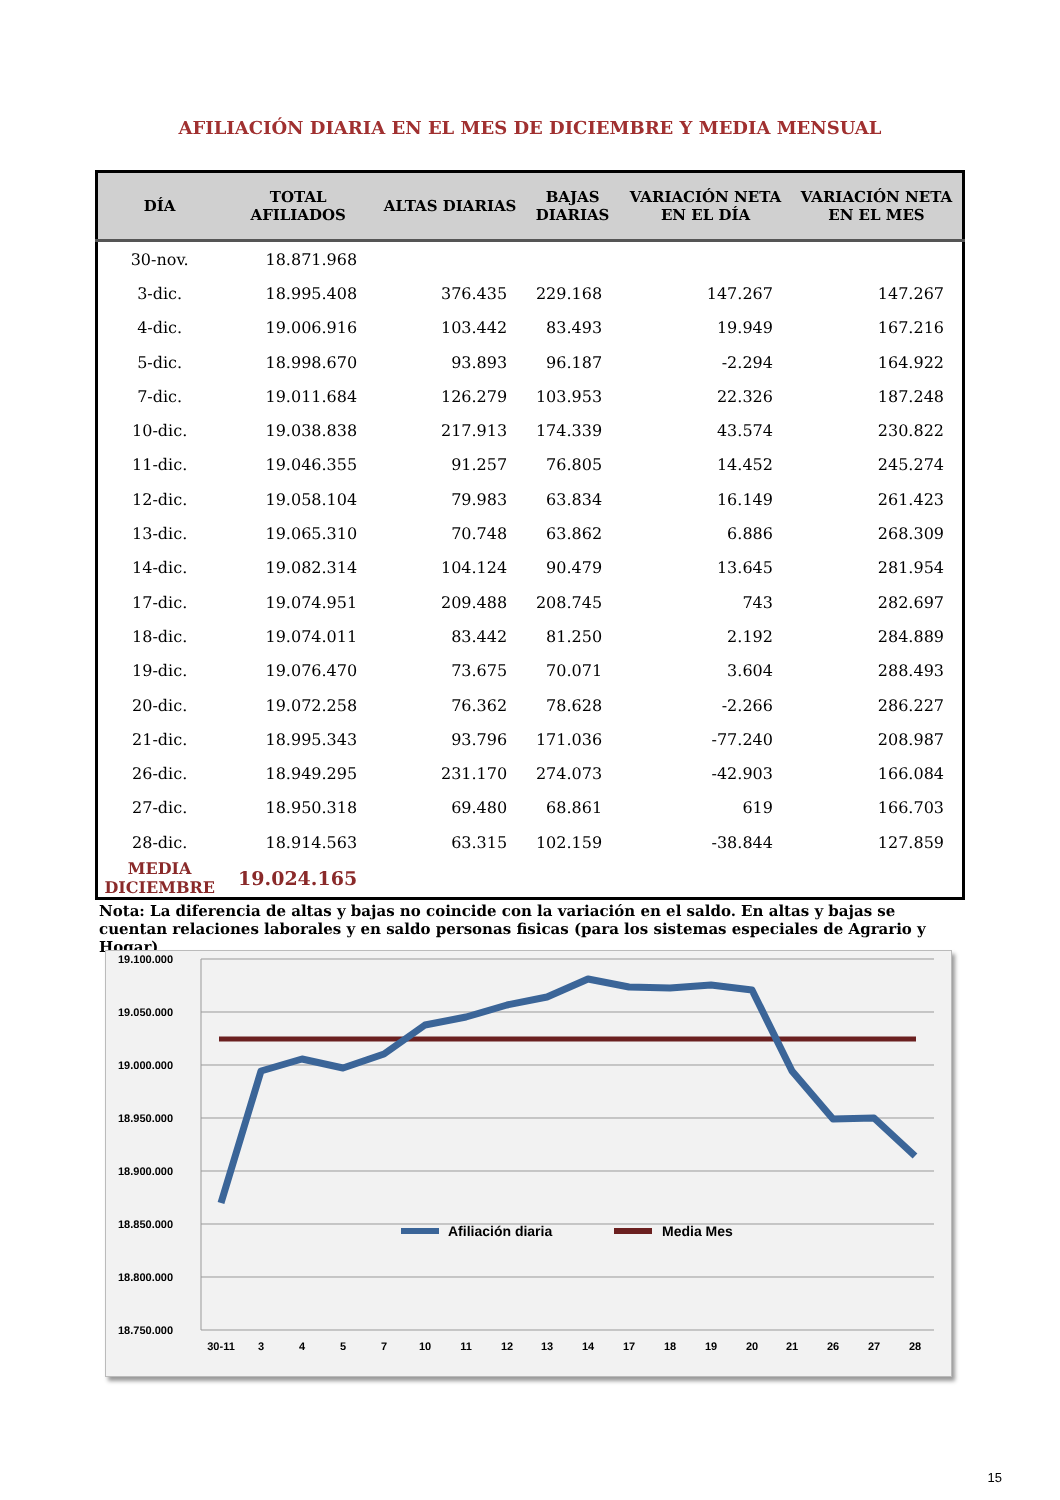AFILIACIÓN DIARIA EN EL MES DE DICIEMBRE Y MEDIA MENSUAL
| DÍA | TOTAL AFILIADOS | ALTAS DIARIAS | BAJAS DIARIAS | VARIACIÓN NETA EN EL DÍA | VARIACIÓN NETA EN EL MES |
| --- | --- | --- | --- | --- | --- |
| 30-nov. | 18.871.968 | | | | |
| 3-dic. | 18.995.408 | 376.435 | 229.168 | 147.267 | 147.267 |
| 4-dic. | 19.006.916 | 103.442 | 83.493 | 19.949 | 167.216 |
| 5-dic. | 18.998.670 | 93.893 | 96.187 | -2.294 | 164.922 |
| 7-dic. | 19.011.684 | 126.279 | 103.953 | 22.326 | 187.248 |
| 10-dic. | 19.038.838 | 217.913 | 174.339 | 43.574 | 230.822 |
| 11-dic. | 19.046.355 | 91.257 | 76.805 | 14.452 | 245.274 |
| 12-dic. | 19.058.104 | 79.983 | 63.834 | 16.149 | 261.423 |
| 13-dic. | 19.065.310 | 70.748 | 63.862 | 6.886 | 268.309 |
| 14-dic. | 19.082.314 | 104.124 | 90.479 | 13.645 | 281.954 |
| 17-dic. | 19.074.951 | 209.488 | 208.745 | 743 | 282.697 |
| 18-dic. | 19.074.011 | 83.442 | 81.250 | 2.192 | 284.889 |
| 19-dic. | 19.076.470 | 73.675 | 70.071 | 3.604 | 288.493 |
| 20-dic. | 19.072.258 | 76.362 | 78.628 | -2.266 | 286.227 |
| 21-dic. | 18.995.343 | 93.796 | 171.036 | -77.240 | 208.987 |
| 26-dic. | 18.949.295 | 231.170 | 274.073 | -42.903 | 166.084 |
| 27-dic. | 18.950.318 | 69.480 | 68.861 | 619 | 166.703 |
| 28-dic. | 18.914.563 | 63.315 | 102.159 | -38.844 | 127.859 |
| MEDIA DICIEMBRE | 19.024.165 | | | | |
Nota: La diferencia de altas y bajas no coincide con la variación en el saldo. En altas y bajas se cuentan relaciones laborales y en saldo personas fisicas (para los sistemas especiales de Agrario y Hogar)
19.100.000
19.050.000
19.000.000
18.950.000
18.900.000
18.850.000
18.800.000
18.750.000
Afiliación diaria
Media Mes
30-11
3
4
5
7
10
11
12
13
14
17
18
19
20
21
26
27
28
15